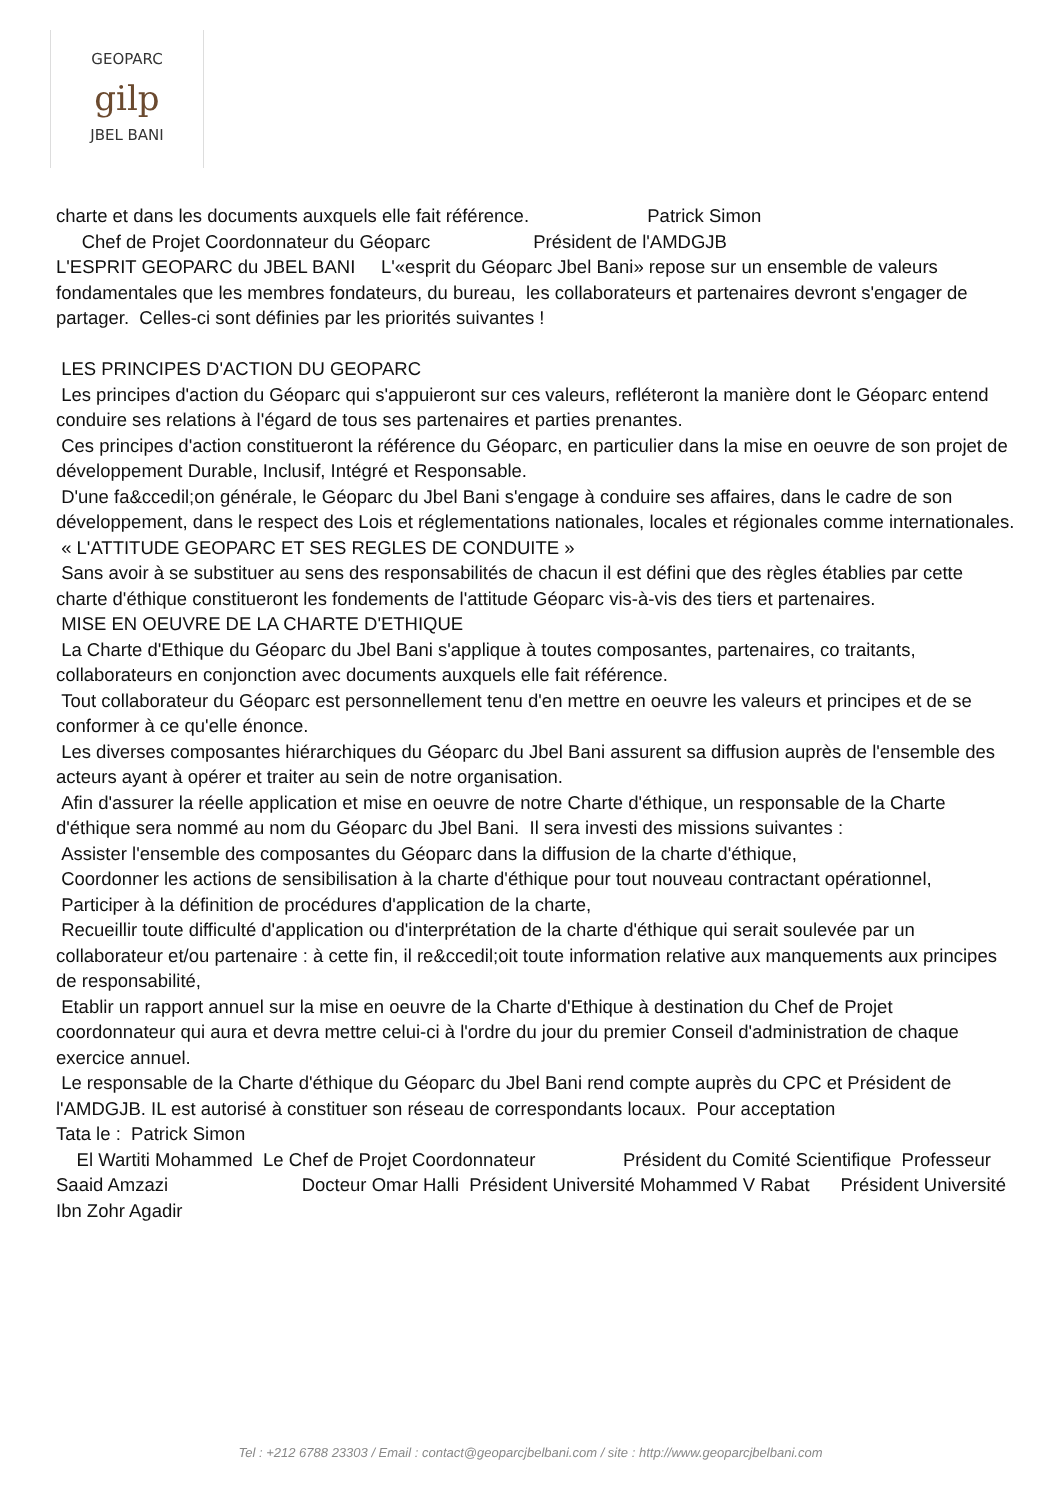GEOPARC
gilp
JBEL BANI
charte et dans les documents auxquels elle fait référence. Patrick Simon Chef de Projet Coordonnateur du Géoparc Président de l'AMDGJB L'ESPRIT GEOPARC du JBEL BANI L'«esprit du Géoparc Jbel Bani» repose sur un ensemble de valeurs fondamentales que les membres fondateurs, du bureau, les collaborateurs et partenaires devront s'engager de partager. Celles-ci sont définies par les priorités suivantes ! LES PRINCIPES D'ACTION DU GEOPARC Les principes d'action du Géoparc qui s'appuieront sur ces valeurs, refléteront la manière dont le Géoparc entend conduire ses relations à l'égard de tous ses partenaires et parties prenantes. Ces principes d'action constitueront la référence du Géoparc, en particulier dans la mise en oeuvre de son projet de développement Durable, Inclusif, Intégré et Responsable. D'une fa&ccedil;on générale, le Géoparc du Jbel Bani s'engage à conduire ses affaires, dans le cadre de son développement, dans le respect des Lois et réglementations nationales, locales et régionales comme internationales. « L'ATTITUDE GEOPARC ET SES REGLES DE CONDUITE » Sans avoir à se substituer au sens des responsabilités de chacun il est défini que des règles établies par cette charte d'éthique constitueront les fondements de l'attitude Géoparc vis-à-vis des tiers et partenaires. MISE EN OEUVRE DE LA CHARTE D'ETHIQUE La Charte d'Ethique du Géoparc du Jbel Bani s'applique à toutes composantes, partenaires, co traitants, collaborateurs en conjonction avec documents auxquels elle fait référence. Tout collaborateur du Géoparc est personnellement tenu d'en mettre en oeuvre les valeurs et principes et de se conformer à ce qu'elle énonce. Les diverses composantes hiérarchiques du Géoparc du Jbel Bani assurent sa diffusion auprès de l'ensemble des acteurs ayant à opérer et traiter au sein de notre organisation. Afin d'assurer la réelle application et mise en oeuvre de notre Charte d'éthique, un responsable de la Charte d'éthique sera nommé au nom du Géoparc du Jbel Bani. Il sera investi des missions suivantes : Assister l'ensemble des composantes du Géoparc dans la diffusion de la charte d'éthique, Coordonner les actions de sensibilisation à la charte d'éthique pour tout nouveau contractant opérationnel, Participer à la définition de procédures d'application de la charte, Recueillir toute difficulté d'application ou d'interprétation de la charte d'éthique qui serait soulevée par un collaborateur et/ou partenaire : à cette fin, il re&ccedil;oit toute information relative aux manquements aux principes de responsabilité, Etablir un rapport annuel sur la mise en oeuvre de la Charte d'Ethique à destination du Chef de Projet coordonnateur qui aura et devra mettre celui-ci à l'ordre du jour du premier Conseil d'administration de chaque exercice annuel. Le responsable de la Charte d'éthique du Géoparc du Jbel Bani rend compte auprès du CPC et Président de l'AMDGJB. IL est autorisé à constituer son réseau de correspondants locaux. Pour acceptation Tata le : Patrick Simon El Wartiti Mohammed Le Chef de Projet Coordonnateur Président du Comité Scientifique Professeur Saaid Amzazi Docteur Omar Halli Président Université Mohammed V Rabat Président Université Ibn Zohr Agadir
Tel : +212 6788 23303 / Email : contact@geoparcjbelbani.com / site : http://www.geoparcjbelbani.com